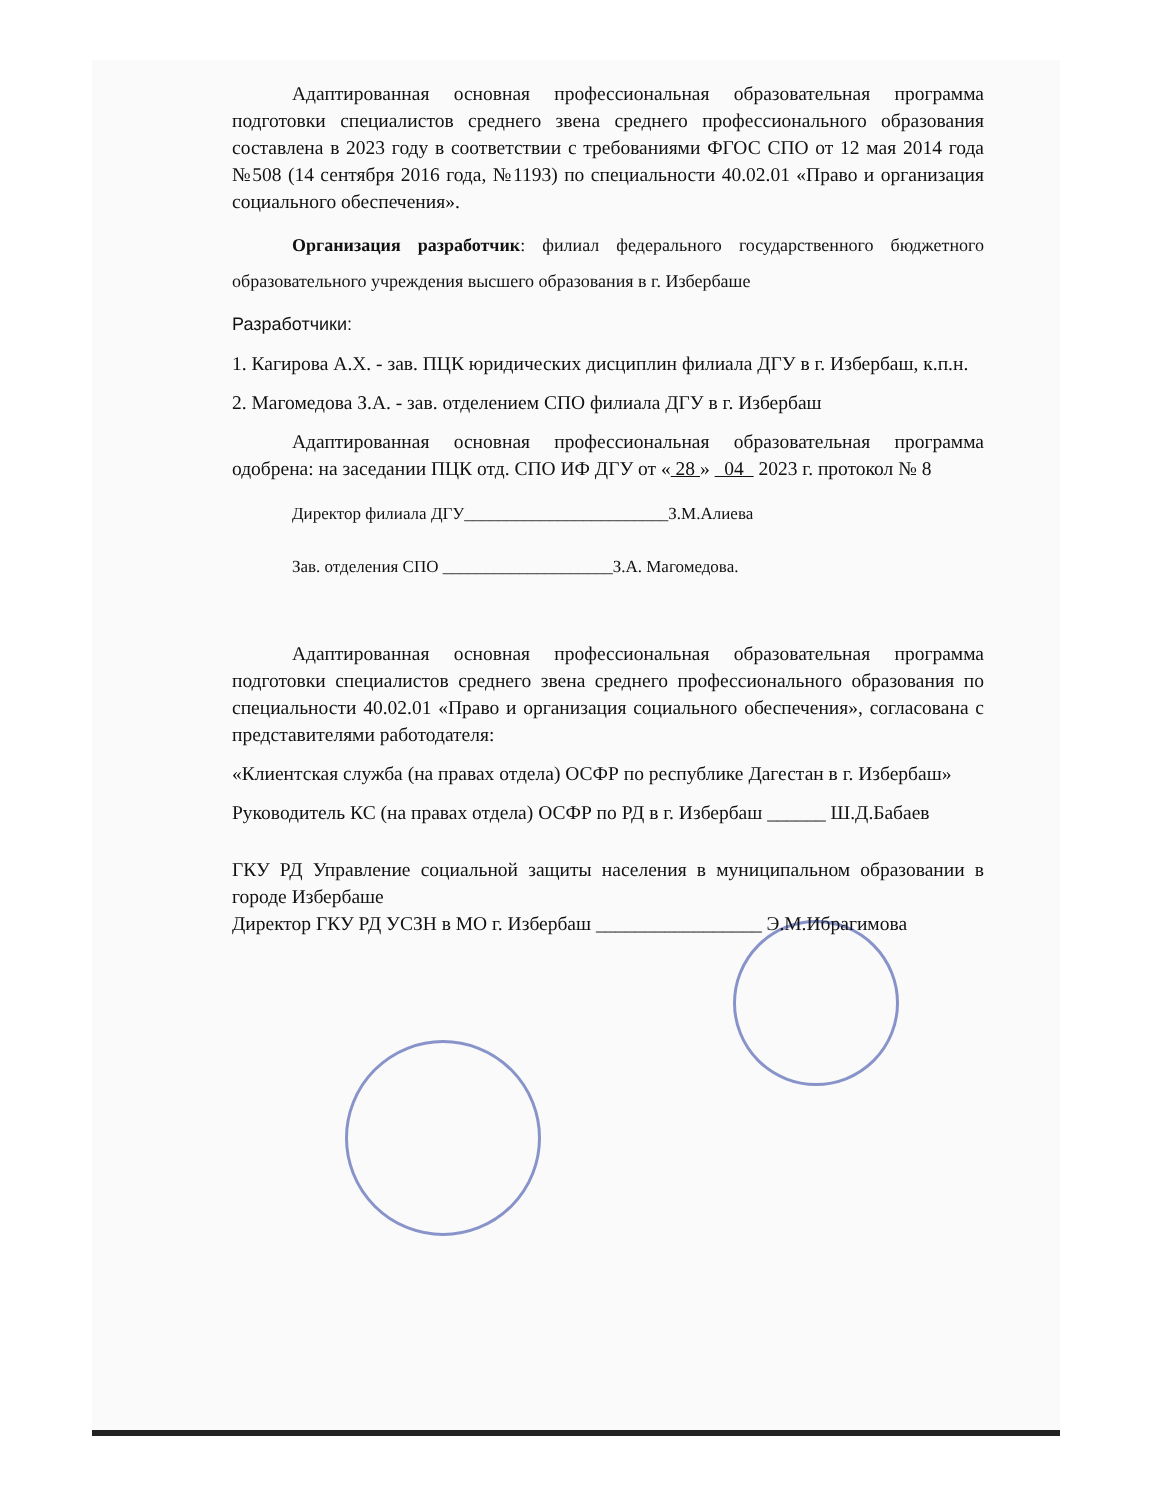Адаптированная основная профессиональная образовательная программа подготовки специалистов среднего звена среднего профессионального образования составлена в 2023 году в соответствии с требованиями ФГОС СПО от 12 мая 2014 года №508 (14 сентября 2016 года, №1193) по специальности 40.02.01 «Право и организация социального обеспечения».
Организация разработчик: филиал федерального государственного бюджетного образовательного учреждения высшего образования в г. Избербаше
Разработчики:
1. Кагирова А.Х. - зав. ПЦК юридических дисциплин филиала ДГУ в г. Избербаш, к.п.н.
2. Магомедова З.А. - зав. отделением СПО филиала ДГУ в г. Избербаш
Адаптированная основная профессиональная образовательная программа одобрена: на заседании ПЦК отд. СПО ИФ ДГУ от « 28 » 04 2023 г. протокол № 8
Директор филиала ДГУ________________________З.М.Алиева
Зав. отделения СПО ____________________З.А. Магомедова.
Адаптированная основная профессиональная образовательная программа подготовки специалистов среднего звена среднего профессионального образования по специальности 40.02.01 «Право и организация социального обеспечения», согласована с представителями работодателя:
«Клиентская служба (на правах отдела) ОСФР по республике Дагестан в г. Избербаш»
Руководитель КС (на правах отдела) ОСФР по РД в г. Избербаш ______ Ш.Д.Бабаев
ГКУ РД Управление социальной защиты населения в муниципальном образовании в городе Избербаше
Директор ГКУ РД УСЗН в МО г. Избербаш _________________ Э.М.Ибрагимова